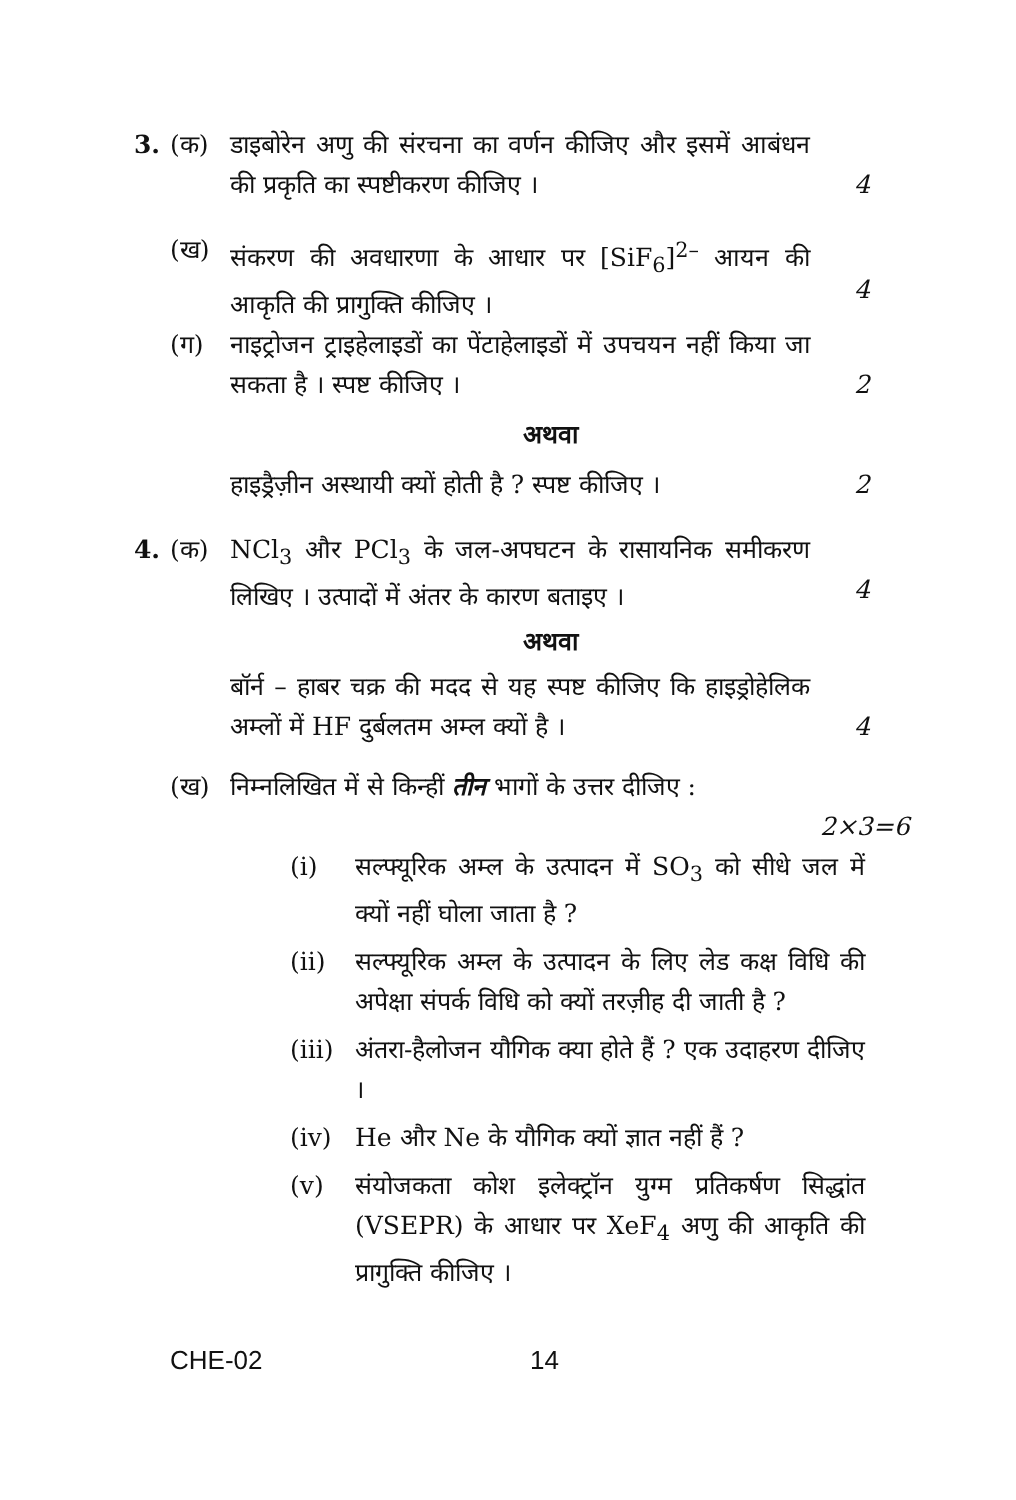3. (क) डाइबोरेन अणु की संरचना का वर्णन कीजिए और इसमें आबंधन की प्रकृति का स्पष्टीकरण कीजिए ।
4
(ख) संकरण की अवधारणा के आधार पर [SiF<sub>6</sub>]<sup>2–</sup> आयन की आकृति की प्रागुक्ति कीजिए ।
4
(ग) नाइट्रोजन ट्राइहेलाइडों का पेंटाहेलाइडों में उपचयन नहीं किया जा सकता है । स्पष्ट कीजिए ।
2
अथवा
हाइड्रैज़ीन अस्थायी क्यों होती है ? स्पष्ट कीजिए ।
2
4. (क) NCl<sub>3</sub> और PCl<sub>3</sub> के जल-अपघटन के रासायनिक समीकरण लिखिए । उत्पादों में अंतर के कारण बताइए ।
4
अथवा
बॉर्न – हाबर चक्र की मदद से यह स्पष्ट कीजिए कि हाइड्रोहेलिक अम्लों में HF दुर्बलतम अम्ल क्यों है ।
4
(ख) निम्नलिखित में से किन्हीं तीन भागों के उत्तर दीजिए :
2×3=6
(i) सल्फ्यूरिक अम्ल के उत्पादन में SO<sub>3</sub> को सीधे जल में क्यों नहीं घोला जाता है ?
(ii) सल्फ्यूरिक अम्ल के उत्पादन के लिए लेड कक्ष विधि की अपेक्षा संपर्क विधि को क्यों तरज़ीह दी जाती है ?
(iii)
अंतरा-हैलोजन यौगिक क्या होते हैं ? एक उदाहरण दीजिए ।
(iv) He और Ne के यौगिक क्यों ज्ञात नहीं हैं ?
(v) संयोजकता कोश इलेक्ट्रॉन युग्म प्रतिकर्षण सिद्धांत (VSEPR) के आधार पर XeF<sub>4</sub> अणु की आकृति की प्रागुक्ति कीजिए ।
CHE-02 14